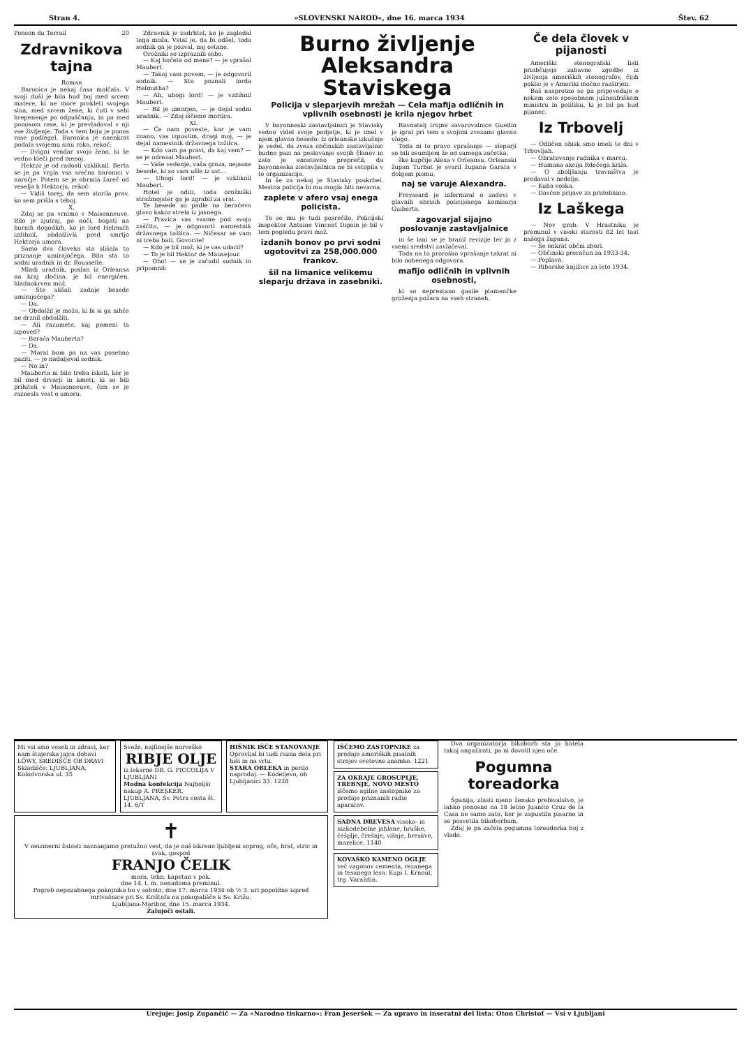Stran 4. »SLOVENSKI NAROD«, dne 16. marca 1934 Štev. 62
Ponson du Terrail 20
Zdravnikova tajna
Roman
Baronica je nekaj časa molčala. V svoji duši je bila hud boj med srcem matere, ki ne more prokleti svojega sina, med srcem žene, ki čuti v sebi hrepenenje po odpuščanju, in pa med ponosom rase, ki je prevladoval v nji vse življenje. Toda v tem boju je ponos rase podlegel. Baronica je naenkrat podala svojemu sinu roko, rekoč:
— Dvigni vendar svojo ženo, ki še vedno kleči pred menoj.
Hektor je od radosti vzkliknil. Berta se je pa vrgla vsa srečna baronici v naročje. Potem se je obrnila žareč od veselja k Hektorju, rekoč:
— Vidiš torej, da sem storila prav, ko sem prišla s teboj.
X.
Zdaj se pa vrnimo v Maisonneuve. Bilo je zjutraj, po noči, bogati na burnih dogodkih, ko je lord Helmuth izdihnil, obdolživši pred smrtjo Hektorja umora.
Samo dva človeka sta slišala to priznanje umirajočega. Bila sta to sodni uradnik in dr. Rousselle.
Mladi uradnik, poslan iz Orleansa na kraj zločina, je bil energičen, hladnokrven mož.
— Ste slišali zadnje besede umirajočega?
— Da.
— Obdolžil je moža, ki bi si ga nihče ne drznil obdolžiti.
— Ali razumete, kaj pomeni ta izpoved?
— Beračа Mauberta?
— Da.
— Moral bom pa na vas posebno paziti, — je nadaljeval sodnik.
— No in?
Mauberta ni bilo treba iskati, ker je bil med drvarji in kmeti, ki so bili prihiteli v Maisonneuve, čim se je raznesla vest o umoru.
Zdravnik je zadrhtel, ko je zagledal tega moža. Vstal je, da bi odšel, toda sodnik ga je pozval, naj ostane.
Orožniki so izpraznili sobo.
— Kaj hočete od mene? — je vprašal Maubert.
— Takoj vam povem, — je odgovoril sodnik. — Ste poznali lorda Helmutha?
— Ah, ubogi lord! — je vzdihnil Maubert.
— Bil je umorjen, — je dejal sodni uradnik. — Zdaj iščemo morilca.
XI.
— Če nam poveste, kar je vam znano, vas izpustim, dragi moj, — je dejal namestnik državnega tožilca.
— Kdo vam pa pravi, da kaj vem? — se je odrezal Maubert.
— Vaše vedenje, vaša groza, nejasne besede, ki so vam ušle iz ust...
— Ubogi lord! — je vzkliknil Maubert.
Hotel je oditi, toda orožniški stražmojster ga je zgrabil za vrat.
Te besede so padle na beračevo glavo kakor strela iz jasnega.
— Pravica vas vzame pod svojo zaščito, — je odgovoril namestnik državnega tožilca. — Ničesar se vam ni treba bati. Govorite!
— Kdo je bil mož, ki je vas udaril?
— To je bil Hektor de Mausejour.
— Oho! — se je začudil sodnik in pripomnil:
Burno življenje Aleksandra Staviskega
Policija v sleparjevih mrežah — Cela mafija odličnih in vplivnih osebnosti je krila njegov hrbet
V bayonneski zastavljalnici je Stavisky vedno videl svoje podjetje, ki je imel v njem glavno besedo. Iz orleanske izkušnje je vedel, da zveza občinskih zastavljalnic budno pazi na poslovanje svojih članov in zato je enostavno preprečil, da bayonneska zastavljalnica ne bi vstopila v to organizacijo.
In še za nekaj je Stavisky poskrbel. Mestna policija bi mu mogla biti nevarna.
zaplete v afero vsaj enega policista.
To se mu je tudi posrečilo. Policijski inspektor Antoine Vincent Digoin je bil v tem pogledu pravi mož.
izdanih bonov po prvi sodni ugotovitvi za 258,000.000 frankov.
šil na limanice velikemu sleparju država in zasebniki.
Ravnatelj trojne zavarovalnice Guedin je igral pri tem s svojimi zvezami glavno vlogo.
Toda ni to pravo vprašanje — sleparji so bili osumljeni že od samega začetka.
ške kupčije Alexa v Orleansu. Orleanski župan Turbat je svaril župana Garata v dolgem pismu,
naj se varuje Alexandra.
Freyssard je informiral o zadevi v glavnih obrisih policijskega komisarja Guiberta.
zagovarjal sijajno poslovanje zastavljalnice
in še lani se je branil revizije ter jo z vsemi sredstvi zavlačeval.
Toda na to proroško vprašanje takrat ni bilo nobenega odgovora.
mafijo odličnih in vplivnih osebnosti,
ki so neprestano gasile plamenčke groženja požara na vseh straneh.
Če dela človek v pijanosti
Ameriški stenografski listi priobčujejo zabavne zgodbe iz življenja ameriških stenografov, čijih poklic je v Ameriki močno razširjen.
Baš nasprotno se pa pripoveduje o nekem zelo sposobnem južnoafriškem ministru in politiku, ki je bil pa hud pijanec.
Iz Trbovelj
— Odličen obisk smo imeli te dni v Trbovljah.
— Obratovanje rudnika v marcu.
— Humana akcija Rdečega križa.
— O zboljšanju travništva je predaval v nedeljo.
— Kuha voska.
— Davčne prijave za pridobnino.
Iz Laškega
— Nov grob. V Hrastniku je preminul v visoki starosti 82 let tast našega župana.
— Še enkrat občni zbori.
— Občinski proračun za 1933-34.
— Poplava.
— Ribarske knjižice za leto 1934.
Mi vsi smo veseli in zdravi, ker nam štajerska jajca dobavi LÖWY, SREDIŠČE OB DRAVI
Skladišče: LJUBLJANA, Kolodvorska ul. 35
Sveže, najfinejše norveško
RIBJE OLJE
iz lekarne DR. G. PICCOLIJA V LJUBLJANI
Modna konfekcija Najboljši nakup A. PRESKER, LJUBLJANA, Sv. Petra cesta št. 14. 6/T
HIŠNIK IŠČE STANOVANJE Opravljal bi tudi razna dela pri hiši in na vrtu.
STARA OBLEKA in perilo naprodaj. — Kodeljevo, ob Ljubljanici 33. 1228
✝
V neizmerni žalosti naznanjamo pretužno vest, da je naš iskreno ljubljeni soprog, oče, brat, stric in svak, gospod
FRANJO ČELIK
morn. tehn. kapetan v pok.
dne 14. t. m. nenadoma preminul.
Pogreb nepozabnega pokojnika bo v soboto, dne 17. marca 1934 ob ½ 3. uri popoldne izpred mrtvašnice pri Sv. Krištofu na pokopališče k Sv. Križu.
Ljubljana-Maribor, dne 15. marca 1934.
Žalujoči ostali.
IŠČEMO ZASTOPNIKE za prodajo ameriških pisalnih strojev svetovne znamke. 1221
ZA OKRAJE GROSUPLJE, TREBNJE, NOVO MESTO iščemo agilne zastopnike za prodajo priznanih radio aparatov.
SADNA DREVESA visoko- in nizkodebelne jablane, hruške, češplje, črešnje, višnje, breskve, marelice. 1140
KOVAŠKO KAMENO OGLJE več vagonov cementa, rezanega in tesanega lesa. Kupi I. Krnoul, trg. Varaždin.
Dva organizatorja bikoborb sta jo hotela takoj angažirati, pa ni dovolil njen oče.
Pogumna toreadorka
Španija, zlasti njeno žensko prebivalstvo, je lahko ponosno na 18 letno Juanito Cruz de la Casa ne samo zato, ker je zapustila pisarno in se posvetila bikoborbam.
Zdaj je pa začela pogumna toreadorka boj z vlado.
Urejuje: Josip Zupančič — Za »Narodno tiskarno«: Fran Jeseršek — Za upravo in inseratni del lista: Oton Christof — Vsi v Ljubljani